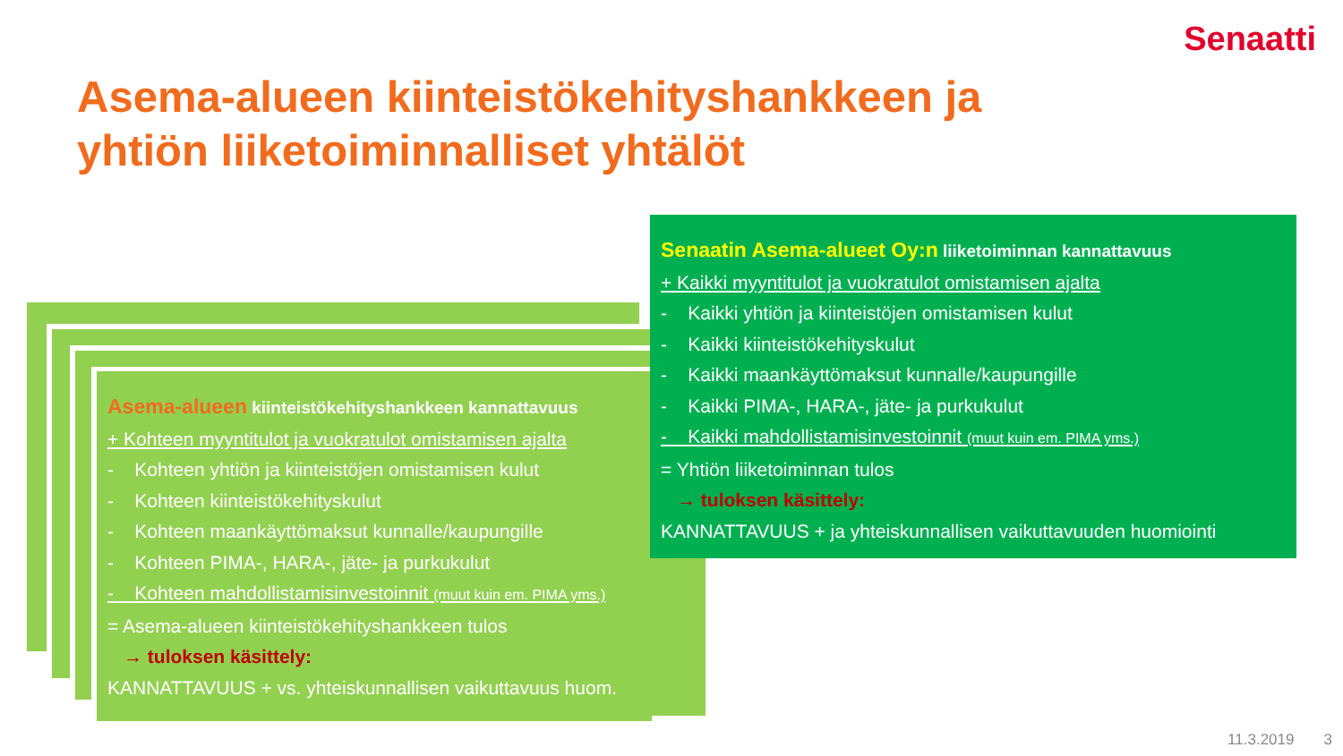Senaatti
Asema-alueen kiinteistökehityshankkeen ja
yhtiön liiketoiminnalliset yhtälöt
Asema-alueen kiinteistökehityshankkeen kannattavuus
+ Kohteen myyntitulot ja vuokratulot omistamisen ajalta
- Kohteen yhtiön ja kiinteistöjen omistamisen kulut
- Kohteen kiinteistökehityskulut
- Kohteen maankäyttömaksut kunnalle/kaupungille
- Kohteen PIMA-, HARA-, jäte- ja purkukulut
- Kohteen mahdollistamisinvestoinnit (muut kuin em. PIMA yms.)
= Asema-alueen kiinteistökehityshankkeen tulos
→ tuloksen käsittely:
KANNATTAVUUS + vs. yhteiskunnallisen vaikuttavuus huom.
Senaatin Asema-alueet Oy:n liiketoiminnan kannattavuus
+ Kaikki myyntitulot ja vuokratulot omistamisen ajalta
- Kaikki yhtiön ja kiinteistöjen omistamisen kulut
- Kaikki kiinteistökehityskulut
- Kaikki maankäyttömaksut kunnalle/kaupungille
- Kaikki PIMA-, HARA-, jäte- ja purkukulut
- Kaikki mahdollistamisinvestoinnit (muut kuin em. PIMA yms.)
= Yhtiön liiketoiminnan tulos
→ tuloksen käsittely:
KANNATTAVUUS + ja yhteiskunnallisen vaikuttavuuden huomiointi
11.3.2019 3